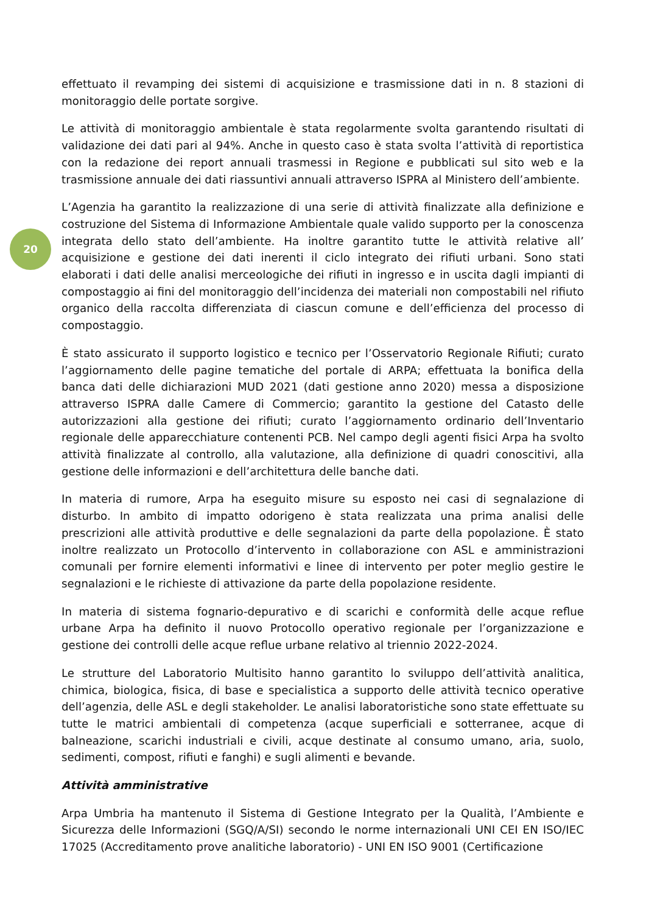20
effettuato il revamping dei sistemi di acquisizione e trasmissione dati in n. 8 stazioni di monitoraggio delle portate sorgive.
Le attività di monitoraggio ambientale è stata regolarmente svolta garantendo risultati di validazione dei dati pari al 94%. Anche in questo caso è stata svolta l’attività di reportistica con la redazione dei report annuali trasmessi in Regione e pubblicati sul sito web e la trasmissione annuale dei dati riassuntivi annuali attraverso ISPRA al Ministero dell’ambiente.
L’Agenzia ha garantito la realizzazione di una serie di attività finalizzate alla definizione e costruzione del Sistema di Informazione Ambientale quale valido supporto per la conoscenza integrata dello stato dell’ambiente. Ha inoltre garantito tutte le attività relative all’ acquisizione e gestione dei dati inerenti il ciclo integrato dei rifiuti urbani. Sono stati elaborati i dati delle analisi merceologiche dei rifiuti in ingresso e in uscita dagli impianti di compostaggio ai fini del monitoraggio dell’incidenza dei materiali non compostabili nel rifiuto organico della raccolta differenziata di ciascun comune e dell’efficienza del processo di compostaggio.
È stato assicurato il supporto logistico e tecnico per l’Osservatorio Regionale Rifiuti; curato l’aggiornamento delle pagine tematiche del portale di ARPA; effettuata la bonifica della banca dati delle dichiarazioni MUD 2021 (dati gestione anno 2020) messa a disposizione attraverso ISPRA dalle Camere di Commercio; garantito la gestione del Catasto delle autorizzazioni alla gestione dei rifiuti; curato l’aggiornamento ordinario dell’Inventario regionale delle apparecchiature contenenti PCB. Nel campo degli agenti fisici Arpa ha svolto attività finalizzate al controllo, alla valutazione, alla definizione di quadri conoscitivi, alla gestione delle informazioni e dell’architettura delle banche dati.
In materia di rumore, Arpa ha eseguito misure su esposto nei casi di segnalazione di disturbo. In ambito di impatto odorigeno è stata realizzata una prima analisi delle prescrizioni alle attività produttive e delle segnalazioni da parte della popolazione. È stato inoltre realizzato un Protocollo d’intervento in collaborazione con ASL e amministrazioni comunali per fornire elementi informativi e linee di intervento per poter meglio gestire le segnalazioni e le richieste di attivazione da parte della popolazione residente.
In materia di sistema fognario-depurativo e di scarichi e conformità delle acque reflue urbane Arpa ha definito il nuovo Protocollo operativo regionale per l’organizzazione e gestione dei controlli delle acque reflue urbane relativo al triennio 2022-2024.
Le strutture del Laboratorio Multisito hanno garantito lo sviluppo dell’attività analitica, chimica, biologica, fisica, di base e specialistica a supporto delle attività tecnico operative dell’agenzia, delle ASL e degli stakeholder. Le analisi laboratoristiche sono state effettuate su tutte le matrici ambientali di competenza (acque superficiali e sotterranee, acque di balneazione, scarichi industriali e civili, acque destinate al consumo umano, aria, suolo, sedimenti, compost, rifiuti e fanghi) e sugli alimenti e bevande.
Attività amministrative
Arpa Umbria ha mantenuto il Sistema di Gestione Integrato per la Qualità, l’Ambiente e Sicurezza delle Informazioni (SGQ/A/SI) secondo le norme internazionali UNI CEI EN ISO/IEC 17025 (Accreditamento prove analitiche laboratorio) - UNI EN ISO 9001 (Certificazione